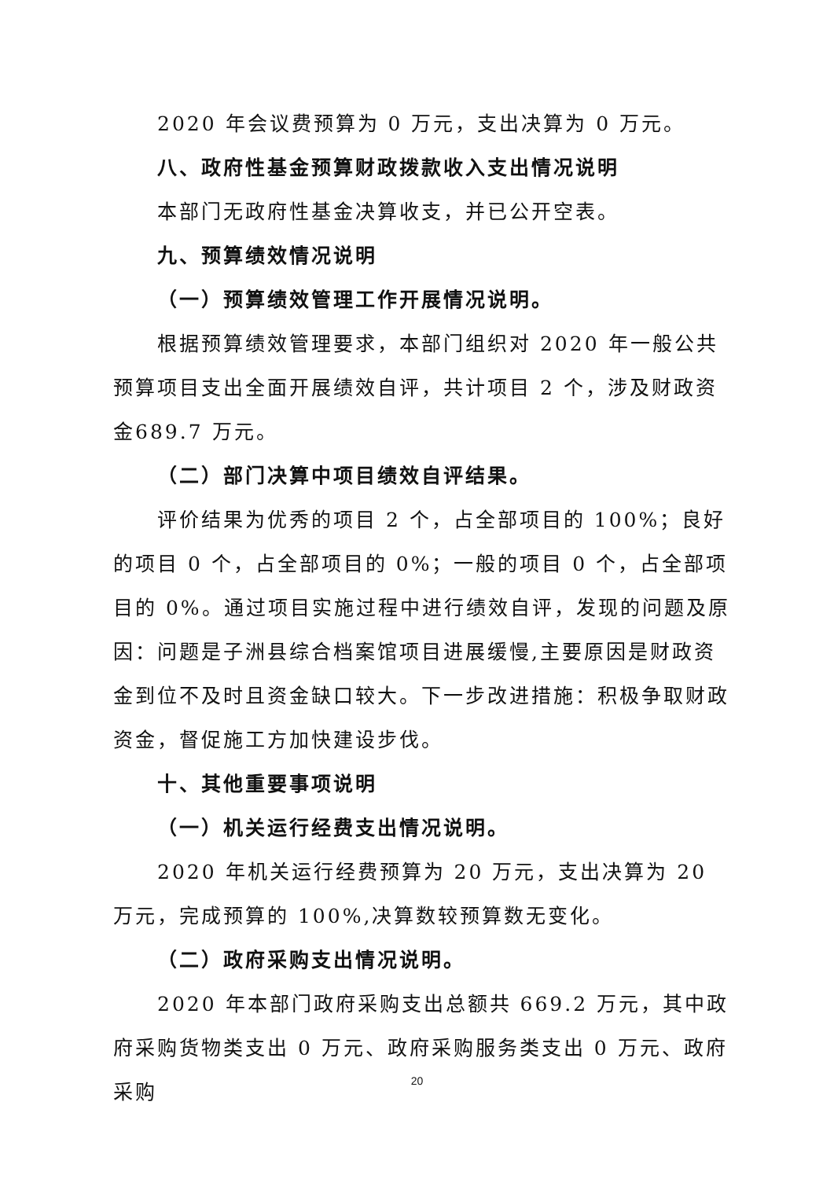2020 年会议费预算为 0 万元，支出决算为 0 万元。
八、政府性基金预算财政拨款收入支出情况说明
本部门无政府性基金决算收支，并已公开空表。
九、预算绩效情况说明
（一）预算绩效管理工作开展情况说明。
根据预算绩效管理要求，本部门组织对 2020 年一般公共预算项目支出全面开展绩效自评，共计项目 2 个，涉及财政资金689.7 万元。
（二）部门决算中项目绩效自评结果。
评价结果为优秀的项目 2 个，占全部项目的 100%；良好的项目 0 个，占全部项目的 0%；一般的项目 0 个，占全部项目的 0%。通过项目实施过程中进行绩效自评，发现的问题及原因：问题是子洲县综合档案馆项目进展缓慢,主要原因是财政资金到位不及时且资金缺口较大。下一步改进措施：积极争取财政资金，督促施工方加快建设步伐。
十、其他重要事项说明
（一）机关运行经费支出情况说明。
2020 年机关运行经费预算为 20 万元，支出决算为 20 万元，完成预算的 100%,决算数较预算数无变化。
（二）政府采购支出情况说明。
2020 年本部门政府采购支出总额共 669.2 万元，其中政府采购货物类支出 0 万元、政府采购服务类支出 0 万元、政府采购
20